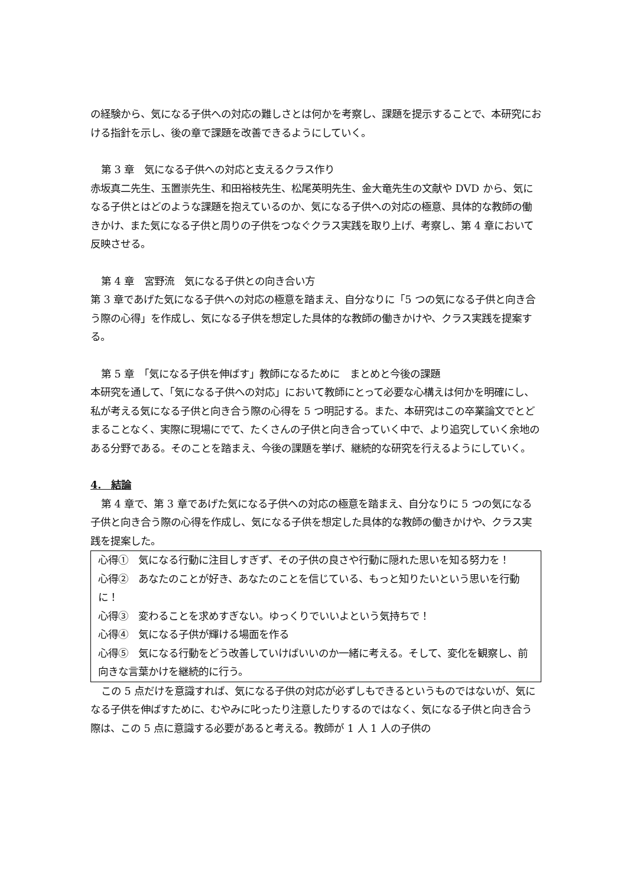の経験から、気になる子供への対応の難しさとは何かを考察し、課題を提示することで、本研究における指針を示し、後の章で課題を改善できるようにしていく。
第 3 章　気になる子供への対応と支えるクラス作り
赤坂真二先生、玉置崇先生、和田裕枝先生、松尾英明先生、金大竜先生の文献や DVD から、気になる子供とはどのような課題を抱えているのか、気になる子供への対応の極意、具体的な教師の働きかけ、また気になる子供と周りの子供をつなぐクラス実践を取り上げ、考察し、第 4 章において反映させる。
第 4 章　宮野流　気になる子供との向き合い方
第 3 章であげた気になる子供への対応の極意を踏まえ、自分なりに「5 つの気になる子供と向き合う際の心得」を作成し、気になる子供を想定した具体的な教師の働きかけや、クラス実践を提案する。
第 5 章　「気になる子供を伸ばす」教師になるために　まとめと今後の課題
本研究を通して、「気になる子供への対応」において教師にとって必要な心構えは何かを明確にし、私が考える気になる子供と向き合う際の心得を 5 つ明記する。また、本研究はこの卒業論文でとどまることなく、実際に現場にでて、たくさんの子供と向き合っていく中で、より追究していく余地のある分野である。そのことを踏まえ、今後の課題を挙げ、継続的な研究を行えるようにしていく。
4.　結論
第 4 章で、第 3 章であげた気になる子供への対応の極意を踏まえ、自分なりに 5 つの気になる子供と向き合う際の心得を作成し、気になる子供を想定した具体的な教師の働きかけや、クラス実践を提案した。
心得①　気になる行動に注目しすぎず、その子供の良さや行動に隠れた思いを知る努力を！
心得②　あなたのことが好き、あなたのことを信じている、もっと知りたいという思いを行動に！
心得③　変わることを求めすぎない。ゆっくりでいいよという気持ちで！
心得④　気になる子供が輝ける場面を作る
心得⑤　気になる行動をどう改善していけばいいのか一緒に考える。そして、変化を観察し、前向きな言葉かけを継続的に行う。
この 5 点だけを意識すれば、気になる子供の対応が必ずしもできるというものではないが、気になる子供を伸ばすために、むやみに叱ったり注意したりするのではなく、気になる子供と向き合う際は、この 5 点に意識する必要があると考える。教師が 1 人 1 人の子供の